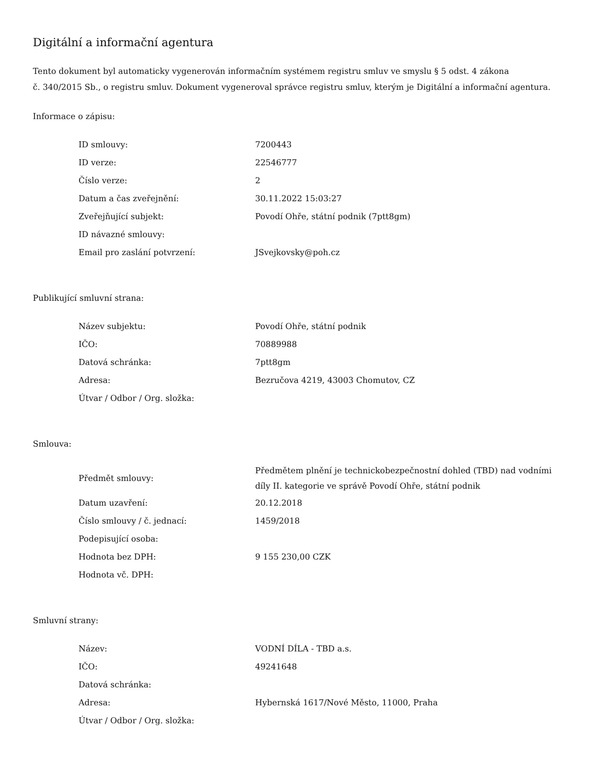Digitální a informační agentura
Tento dokument byl automaticky vygenerován informačním systémem registru smluv ve smyslu § 5 odst. 4 zákona
č. 340/2015 Sb., o registru smluv. Dokument vygeneroval správce registru smluv, kterým je Digitální a informační agentura.
Informace o zápisu:
| ID smlouvy: | 7200443 |
| ID verze: | 22546777 |
| Číslo verze: | 2 |
| Datum a čas zveřejnění: | 30.11.2022 15:03:27 |
| Zveřejňující subjekt: | Povodí Ohře, státní podnik (7ptt8gm) |
| ID návazné smlouvy: | |
| Email pro zaslání potvrzení: | JSvejkovsky@poh.cz |
Publikující smluvní strana:
| Název subjektu: | Povodí Ohře, státní podnik |
| IČO: | 70889988 |
| Datová schránka: | 7ptt8gm |
| Adresa: | Bezručova 4219, 43003 Chomutov, CZ |
| Útvar / Odbor / Org. složka: | |
Smlouva:
| Předmět smlouvy: | Předmětem plnění je technickobezpečnostní dohled (TBD) nad vodními díly II. kategorie ve správě Povodí Ohře, státní podnik |
| Datum uzavření: | 20.12.2018 |
| Číslo smlouvy / č. jednací: | 1459/2018 |
| Podepisující osoba: | |
| Hodnota bez DPH: | 9 155 230,00 CZK |
| Hodnota vč. DPH: | |
Smluvní strany:
| Název: | VODNÍ DÍLA - TBD a.s. |
| IČO: | 49241648 |
| Datová schránka: | |
| Adresa: | Hybernská 1617/Nové Město, 11000, Praha |
| Útvar / Odbor / Org. složka: | |